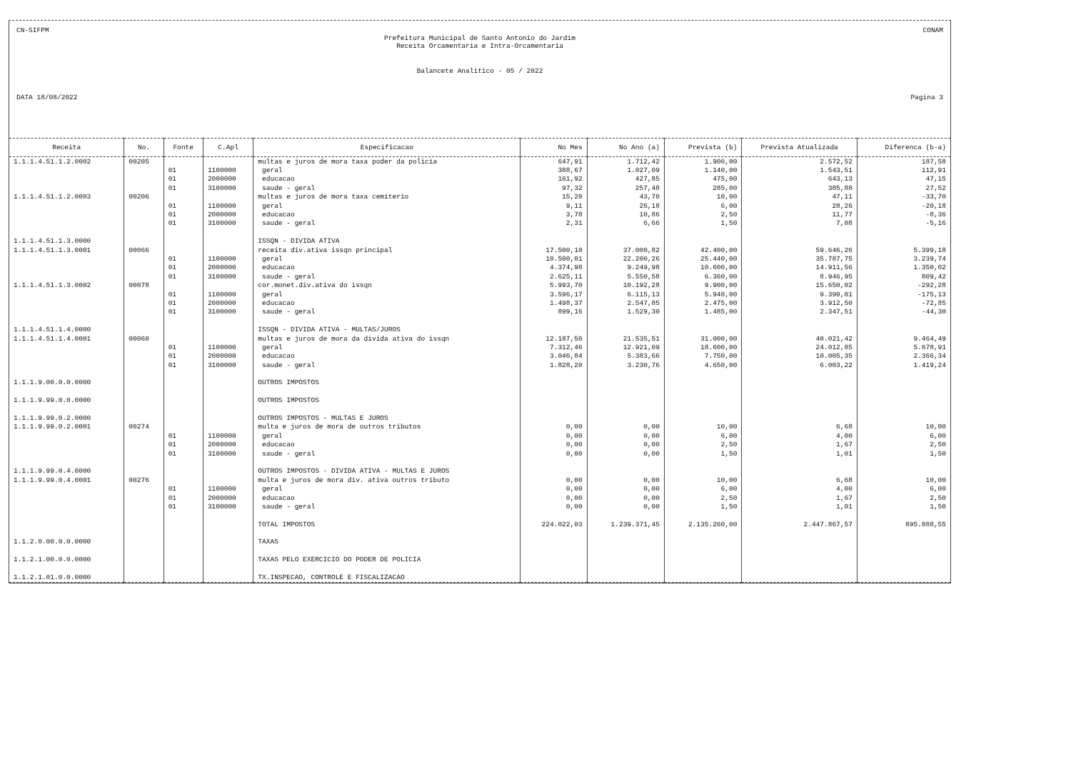CN-SIFPM CONAM
Prefeitura Municipal de Santo Antonio do Jardim
Receita Orcamentaria e Intra-Orcamentaria
Balancete Analitico - 05 / 2022
DATA 18/08/2022 Pagina 3
| Receita | No. | Fonte | C.Apl | Especificacao | No Mes | No Ano (a) | Prevista (b) | Prevista Atualizada | Diferenca (b-a) |
| --- | --- | --- | --- | --- | --- | --- | --- | --- | --- |
| 1.1.1.4.51.1.2.0002 | 00205 | | | multas e juros de mora taxa poder da policia | 647,91 | 1.712,42 | 1.900,00 | 2.572,52 | 187,58 |
| | | 01 | 1100000 | geral | 388,67 | 1.027,09 | 1.140,00 | 1.543,51 | 112,91 |
| | | 01 | 2000000 | educacao | 161,92 | 427,85 | 475,00 | 643,13 | 47,15 |
| | | 01 | 3100000 | saude - geral | 97,32 | 257,48 | 285,00 | 385,88 | 27,52 |
| 1.1.1.4.51.1.2.0003 | 00206 | | | multas e juros de mora taxa cemiterio | 15,20 | 43,70 | 10,00 | 47,11 | -33,70 |
| | | 01 | 1100000 | geral | 9,11 | 26,18 | 6,00 | 28,26 | -20,18 |
| | | 01 | 2000000 | educacao | 3,78 | 10,86 | 2,50 | 11,77 | -8,36 |
| | | 01 | 3100000 | saude - geral | 2,31 | 6,66 | 1,50 | 7,08 | -5,16 |
| 1.1.1.4.51.1.3.0000 | | | | ISSQN - DIVIDA ATIVA | | | | | |
| 1.1.1.4.51.1.3.0001 | 00066 | | | receita div.ativa issqn principal | 17.500,10 | 37.000,82 | 42.400,00 | 59.646,26 | 5.399,18 |
| | | 01 | 1100000 | geral | 10.500,01 | 22.200,26 | 25.440,00 | 35.787,75 | 3.239,74 |
| | | 01 | 2000000 | educacao | 4.374,98 | 9.249,98 | 10.600,00 | 14.911,56 | 1.350,02 |
| | | 01 | 3100000 | saude - geral | 2.625,11 | 5.550,58 | 6.360,00 | 8.946,95 | 809,42 |
| 1.1.1.4.51.1.3.0002 | 00078 | | | cor.monet.div.ativa do issqn | 5.993,70 | 10.192,28 | 9.900,00 | 15.650,02 | -292,28 |
| | | 01 | 1100000 | geral | 3.596,17 | 6.115,13 | 5.940,00 | 9.390,01 | -175,13 |
| | | 01 | 2000000 | educacao | 1.498,37 | 2.547,85 | 2.475,00 | 3.912,50 | -72,85 |
| | | 01 | 3100000 | saude - geral | 899,16 | 1.529,30 | 1.485,00 | 2.347,51 | -44,30 |
| 1.1.1.4.51.1.4.0000 | | | | ISSQN - DIVIDA ATIVA - MULTAS/JUROS | | | | | |
| 1.1.1.4.51.1.4.0001 | 00060 | | | multas e juros de mora da divida ativa do issqn | 12.187,50 | 21.535,51 | 31.000,00 | 40.021,42 | 9.464,49 |
| | | 01 | 1100000 | geral | 7.312,46 | 12.921,09 | 18.600,00 | 24.012,85 | 5.678,91 |
| | | 01 | 2000000 | educacao | 3.046,84 | 5.383,66 | 7.750,00 | 10.005,35 | 2.366,34 |
| | | 01 | 3100000 | saude - geral | 1.828,20 | 3.230,76 | 4.650,00 | 6.003,22 | 1.419,24 |
| 1.1.1.9.00.0.0.0000 | | | | OUTROS IMPOSTOS | | | | | |
| 1.1.1.9.99.0.0.0000 | | | | OUTROS IMPOSTOS | | | | | |
| 1.1.1.9.99.0.2.0000 | | | | OUTROS IMPOSTOS - MULTAS E JUROS | | | | | |
| 1.1.1.9.99.0.2.0001 | 00274 | | | multa e juros de mora de outros tributos | 0,00 | 0,00 | 10,00 | 6,68 | 10,00 |
| | | 01 | 1100000 | geral | 0,00 | 0,00 | 6,00 | 4,00 | 6,00 |
| | | 01 | 2000000 | educacao | 0,00 | 0,00 | 2,50 | 1,67 | 2,50 |
| | | 01 | 3100000 | saude - geral | 0,00 | 0,00 | 1,50 | 1,01 | 1,50 |
| 1.1.1.9.99.0.4.0000 | | | | OUTROS IMPOSTOS - DIVIDA ATIVA - MULTAS E JUROS | | | | | |
| 1.1.1.9.99.0.4.0001 | 00276 | | | multa e juros de mora div. ativa outros tributo | 0,00 | 0,00 | 10,00 | 6,68 | 10,00 |
| | | 01 | 1100000 | geral | 0,00 | 0,00 | 6,00 | 4,00 | 6,00 |
| | | 01 | 2000000 | educacao | 0,00 | 0,00 | 2,50 | 1,67 | 2,50 |
| | | 01 | 3100000 | saude - geral | 0,00 | 0,00 | 1,50 | 1,01 | 1,50 |
| | | | | TOTAL IMPOSTOS | 224.022,03 | 1.239.371,45 | 2.135.260,00 | 2.447.867,57 | 895.888,55 |
| 1.1.2.0.00.0.0.0000 | | | | TAXAS | | | | | |
| 1.1.2.1.00.0.0.0000 | | | | TAXAS PELO EXERCICIO DO PODER DE POLICIA | | | | | |
| 1.1.2.1.01.0.0.0000 | | | | TX.INSPECAO, CONTROLE E FISCALIZACAO | | | | | |